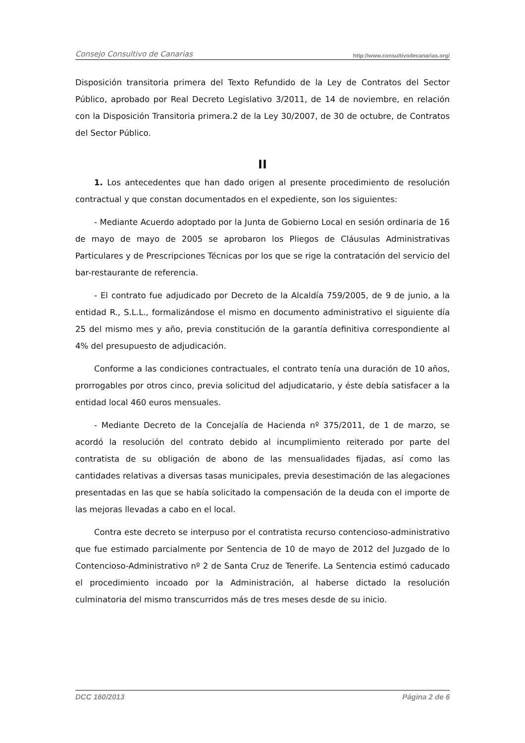Consejo Consultivo de Canarias http://www.consultivodecanarias.org/
Disposición transitoria primera del Texto Refundido de la Ley de Contratos del Sector Público, aprobado por Real Decreto Legislativo 3/2011, de 14 de noviembre, en relación con la Disposición Transitoria primera.2 de la Ley 30/2007, de 30 de octubre, de Contratos del Sector Público.
II
1. Los antecedentes que han dado origen al presente procedimiento de resolución contractual y que constan documentados en el expediente, son los siguientes:
- Mediante Acuerdo adoptado por la Junta de Gobierno Local en sesión ordinaria de 16 de mayo de mayo de 2005 se aprobaron los Pliegos de Cláusulas Administrativas Particulares y de Prescripciones Técnicas por los que se rige la contratación del servicio del bar-restaurante de referencia.
- El contrato fue adjudicado por Decreto de la Alcaldía 759/2005, de 9 de junio, a la entidad R., S.L.L., formalizándose el mismo en documento administrativo el siguiente día 25 del mismo mes y año, previa constitución de la garantía definitiva correspondiente al 4% del presupuesto de adjudicación.
Conforme a las condiciones contractuales, el contrato tenía una duración de 10 años, prorrogables por otros cinco, previa solicitud del adjudicatario, y éste debía satisfacer a la entidad local 460 euros mensuales.
- Mediante Decreto de la Concejalía de Hacienda nº 375/2011, de 1 de marzo, se acordó la resolución del contrato debido al incumplimiento reiterado por parte del contratista de su obligación de abono de las mensualidades fijadas, así como las cantidades relativas a diversas tasas municipales, previa desestimación de las alegaciones presentadas en las que se había solicitado la compensación de la deuda con el importe de las mejoras llevadas a cabo en el local.
Contra este decreto se interpuso por el contratista recurso contencioso-administrativo que fue estimado parcialmente por Sentencia de 10 de mayo de 2012 del Juzgado de lo Contencioso-Administrativo nº 2 de Santa Cruz de Tenerife. La Sentencia estimó caducado el procedimiento incoado por la Administración, al haberse dictado la resolución culminatoria del mismo transcurridos más de tres meses desde de su inicio.
DCC 160/2013 Página 2 de 6